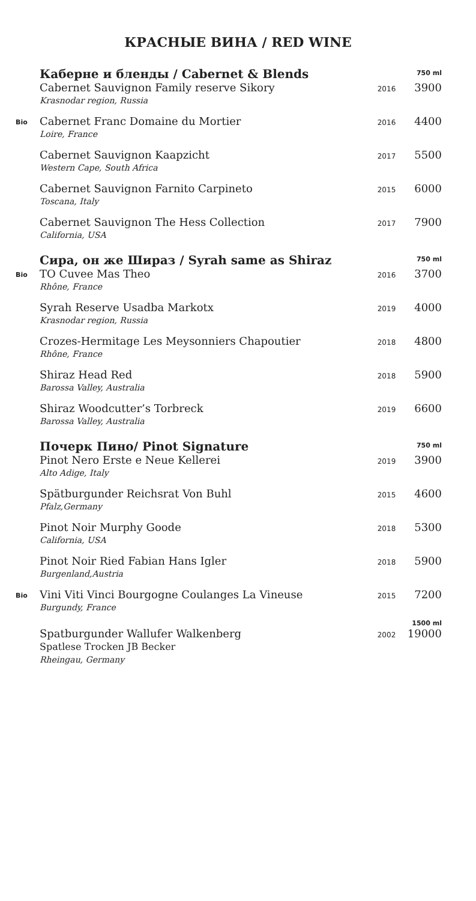КРАСНЫЕ ВИНА / RED WINE
| | Каберне и бленды / Cabernet & Blends | | 750 ml |
| | Cabernet Sauvignon Family reserve Sikory Krasnodar region, Russia | 2016 | 3900 |
| Bio | Cabernet Franc Domaine du Mortier Loire, France | 2016 | 4400 |
| | Cabernet Sauvignon Kaapzicht Western Cape, South Africa | 2017 | 5500 |
| | Cabernet Sauvignon Farnito Carpineto Toscana, Italy | 2015 | 6000 |
| | Cabernet Sauvignon The Hess Collection California, USA | 2017 | 7900 |
| | Сира, он же Шираз / Syrah same as Shiraz | | 750 ml |
| Bio | TO Cuvee Mas Theo Rhône, France | 2016 | 3700 |
| | Syrah Reserve Usadba Markotx Krasnodar region, Russia | 2019 | 4000 |
| | Crozes-Hermitage Les Meysonniers Chapoutier Rhône, France | 2018 | 4800 |
| | Shiraz Head Red Barossa Valley, Australia | 2018 | 5900 |
| | Shiraz Woodcutter’s Torbreck Barossa Valley, Australia | 2019 | 6600 |
| | Почерк Пино/ Pinot Signature | | 750 ml |
| | Pinot Nero Erste e Neue Kellerei Alto Adige, Italy | 2019 | 3900 |
| | Spätburgunder Reichsrat Von Buhl Pfalz,Germany | 2015 | 4600 |
| | Pinot Noir Murphy Goode California, USA | 2018 | 5300 |
| | Pinot Noir Ried Fabian Hans Igler Burgenland,Austria | 2018 | 5900 |
| Bio | Vini Viti Vinci Bourgogne Coulanges La Vineuse Burgundy, France | 2015 | 7200 |
| | | | 1500 ml |
| | Spatburgunder Wallufer Walkenberg Spatlese Trocken JB Becker Rheingau, Germany | 2002 | 19000 |